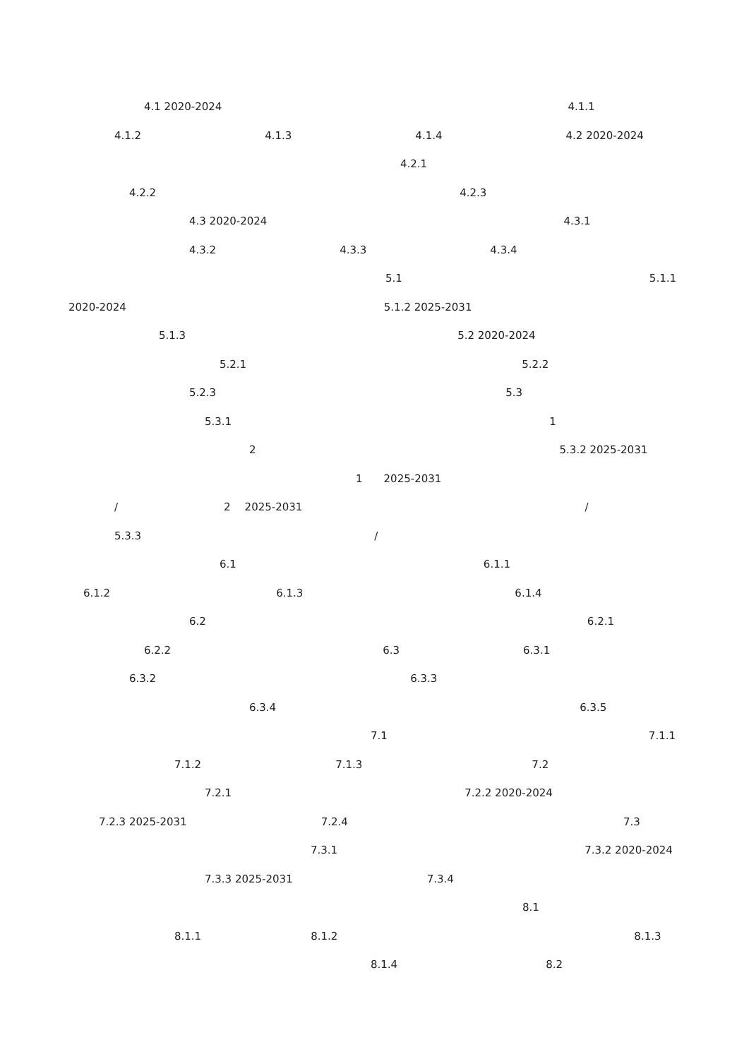4.1 2020-2024 4.1.1
4.1.2 4.1.3 4.1.4 4.2 2020-2024
4.2.1
4.2.2 4.2.3
4.3 2020-2024 4.3.1
4.3.2 4.3.3 4.3.4
5.1 5.1.1
2020-2024 5.1.2 2025-2031
5.1.3 5.2 2020-2024
5.2.1 5.2.2
5.2.3 5.3
5.3.1 1
2 5.3.2 2025-2031
1 2025-2031
/ 2 2025-2031 /
5.3.3 /
6.1 6.1.1
6.1.2 6.1.3 6.1.4
6.2 6.2.1
6.2.2 6.3 6.3.1
6.3.2 6.3.3
6.3.4 6.3.5
7.1 7.1.1
7.1.2 7.1.3 7.2
7.2.1 7.2.2 2020-2024
7.2.3 2025-2031 7.2.4 7.3
7.3.1 7.3.2 2020-2024
7.3.3 2025-2031 7.3.4
8.1
8.1.1 8.1.2 8.1.3
8.1.4 8.2